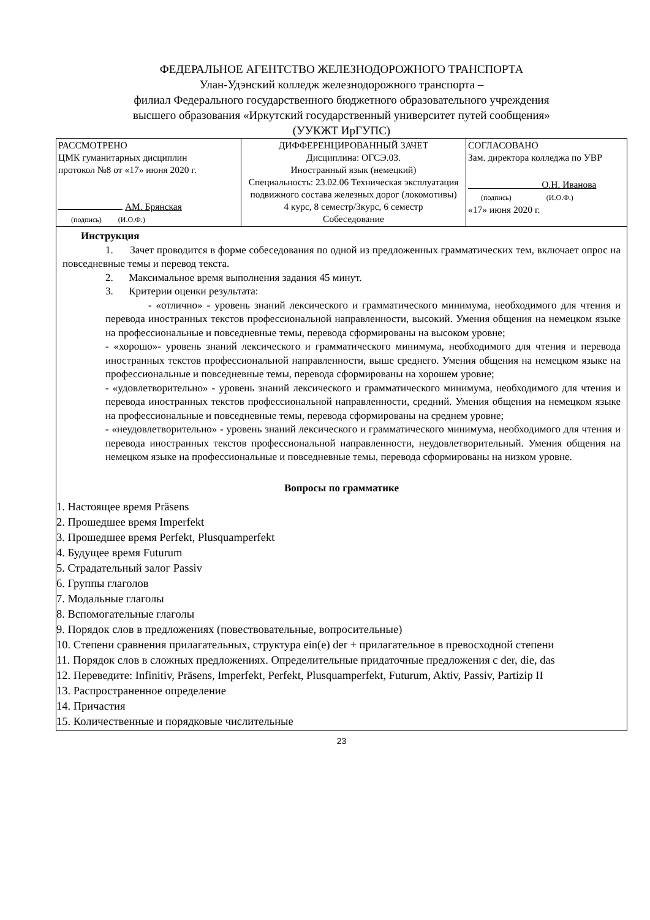ФЕДЕРАЛЬНОЕ АГЕНТСТВО ЖЕЛЕЗНОДОРОЖНОГО ТРАНСПОРТА
Улан-Удэнский колледж железнодорожного транспорта –
филиал Федерального государственного бюджетного образовательного учреждения
высшего образования «Иркутский государственный университет путей сообщения»
(УУКЖТ ИрГУПС)
| РАССМОТРЕНО ЦМК гуманитарных дисциплин протокол №8 от «17» июня 2020 г. АМ. Брянская (подпись) (И.О.Ф.) | ДИФФЕРЕНЦИРОВАННЫЙ ЗАЧЕТ Дисциплина: ОГСЭ.03. Иностранный язык (немецкий) Специальность: 23.02.06 Техническая эксплуатация подвижного состава железных дорог (локомотивы) 4 курс, 8 семестр/3курс, 6 семестр Собеседование | СОГЛАСОВАНО Зам. директора колледжа по УВР О.Н. Иванова (подпись) (И.О.Ф.) «17» июня 2020 г. |
Инструкция
1. Зачет проводится в форме собеседования по одной из предложенных грамматических тем, включает опрос на повседневные темы и перевод текста.
2. Максимальное время выполнения задания 45 минут.
3. Критерии оценки результата:
- «отлично» - уровень знаний лексического и грамматического минимума, необходимого для чтения и перевода иностранных текстов профессиональной направленности, высокий. Умения общения на немецком языке на профессиональные и повседневные темы, перевода сформированы на высоком уровне;
- «хорошо»- уровень знаний лексического и грамматического минимума, необходимого для чтения и перевода иностранных текстов профессиональной направленности, выше среднего. Умения общения на немецком языке на профессиональные и повседневные темы, перевода сформированы на хорошем уровне;
- «удовлетворительно» - уровень знаний лексического и грамматического минимума, необходимого для чтения и перевода иностранных текстов профессиональной направленности, средний. Умения общения на немецком языке на профессиональные и повседневные темы, перевода сформированы на среднем уровне;
- «неудовлетворительно» - уровень знаний лексического и грамматического минимума, необходимого для чтения и перевода иностранных текстов профессиональной направленности, неудовлетворительный. Умения общения на немецком языке на профессиональные и повседневные темы, перевода сформированы на низком уровне.
Вопросы по грамматике
1. Настоящее время Präsens
2. Прошедшее время Imperfekt
3. Прошедшее время Perfekt, Plusquamperfekt
4. Будущее время Futurum
5. Страдательный залог Passiv
6. Группы глаголов
7. Модальные глаголы
8. Вспомогательные глаголы
9. Порядок слов в предложениях (повествовательные, вопросительные)
10. Степени сравнения прилагательных, структура ein(e) der + прилагательное в превосходной степени
11. Порядок слов в сложных предложениях. Определительные придаточные предложения с der, die, das
12. Переведите: Infinitiv, Präsens, Imperfekt, Perfekt, Plusquamperfekt, Futurum, Aktiv, Passiv, Partizip II
13. Распространенное определение
14. Причастия
15. Количественные и порядковые числительные
23